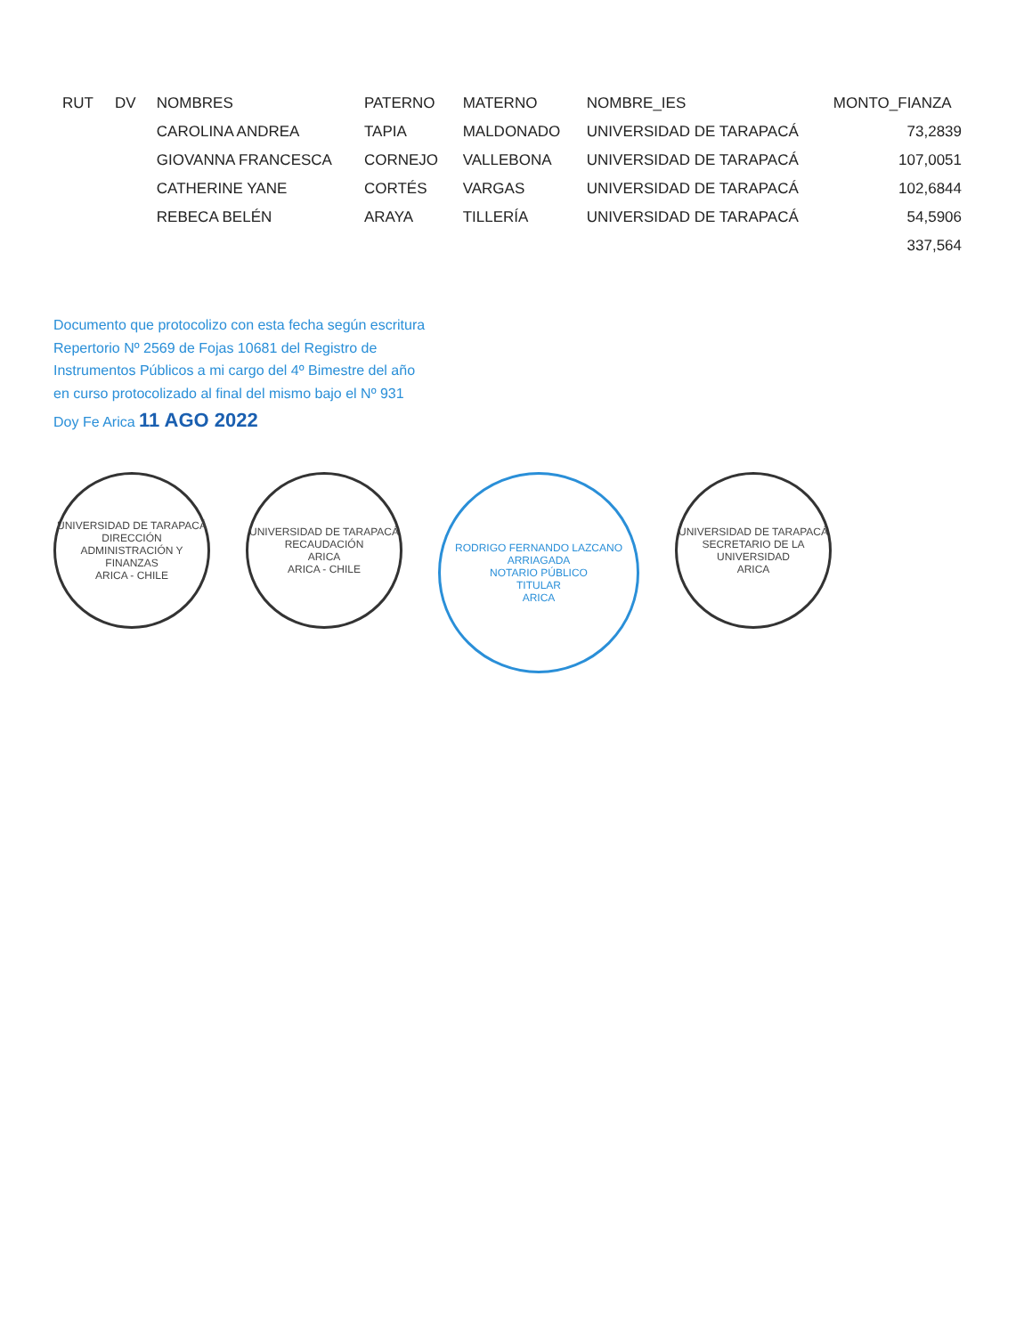| RUT | DV | NOMBRES | PATERNO | MATERNO | NOMBRE_IES | MONTO_FIANZA |
| --- | --- | --- | --- | --- | --- | --- |
| | | CAROLINA ANDREA | TAPIA | MALDONADO | UNIVERSIDAD DE TARAPACÁ | 73,2839 |
| | | GIOVANNA FRANCESCA | CORNEJO | VALLEBONA | UNIVERSIDAD DE TARAPACÁ | 107,0051 |
| | | CATHERINE YANE | CORTÉS | VARGAS | UNIVERSIDAD DE TARAPACÁ | 102,6844 |
| | | REBECA BELÉN | ARAYA | TILLERÍA | UNIVERSIDAD DE TARAPACÁ | 54,5906 |
| | | | | | | 337,564 |
Documento que protocolizo con esta fecha según escritura Repertorio Nº 2569 de Fojas 10681 del Registro de Instrumentos Públicos a mi cargo del 4º Bimestre del año en curso protocolizado al final del mismo bajo el Nº 931 Doy Fe Arica 11 AGO 2022
UNIVERSIDAD DE TARAPACÁ
DIRECCIÓN ADMINISTRACIÓN Y FINANZAS
ARICA - CHILE
UNIVERSIDAD DE TARAPACÁ
RECAUDACIÓN
ARICA
ARICA - CHILE
RODRIGO FERNANDO LAZCANO ARRIAGADA
NOTARIO PÚBLICO
TITULAR
ARICA
UNIVERSIDAD DE TARAPACÁ
SECRETARIO DE LA UNIVERSIDAD
ARICA